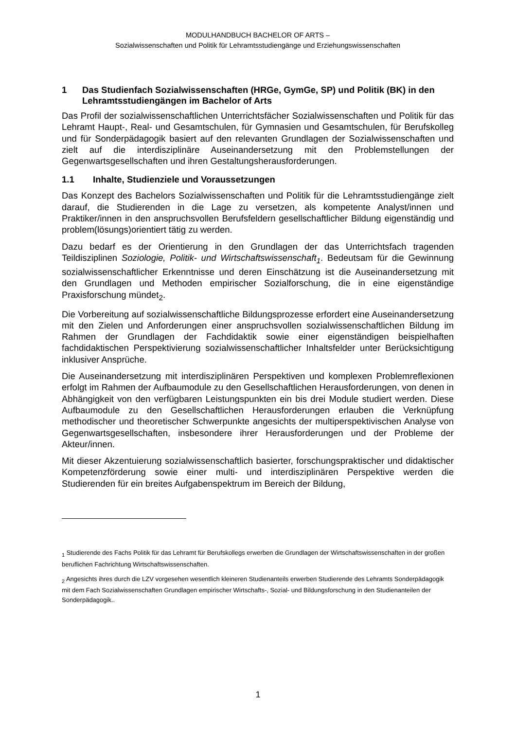MODULHANDBUCH BACHELOR OF ARTS –
Sozialwissenschaften und Politik für Lehramtsstudiengänge und Erziehungswissenschaften
1 Das Studienfach Sozialwissenschaften (HRGe, GymGe, SP) und Politik (BK) in den Lehramtsstudiengängen im Bachelor of Arts
Das Profil der sozialwissenschaftlichen Unterrichtsfächer Sozialwissenschaften und Politik für das Lehramt Haupt-, Real- und Gesamtschulen, für Gymnasien und Gesamtschulen, für Berufskolleg und für Sonderpädagogik basiert auf den relevanten Grundlagen der Sozialwissenschaften und zielt auf die interdisziplinäre Auseinandersetzung mit den Problemstellungen der Gegenwartsgesellschaften und ihren Gestaltungsherausforderungen.
1.1 Inhalte, Studienziele und Voraussetzungen
Das Konzept des Bachelors Sozialwissenschaften und Politik für die Lehramtsstudiengänge zielt darauf, die Studierenden in die Lage zu versetzen, als kompetente Analyst/innen und Praktiker/innen in den anspruchsvollen Berufsfeldern gesellschaftlicher Bildung eigenständig und problem(lösungs)orientiert tätig zu werden.
Dazu bedarf es der Orientierung in den Grundlagen der das Unterrichtsfach tragenden Teildisziplinen Soziologie, Politik- und Wirtschaftswissenschaft<sub>1</sub>. Bedeutsam für die Gewinnung sozialwissenschaftlicher Erkenntnisse und deren Einschätzung ist die Auseinandersetzung mit den Grundlagen und Methoden empirischer Sozialforschung, die in eine eigenständige Praxisforschung mündet<sub>2</sub>.
Die Vorbereitung auf sozialwissenschaftliche Bildungsprozesse erfordert eine Auseinandersetzung mit den Zielen und Anforderungen einer anspruchsvollen sozialwissenschaftlichen Bildung im Rahmen der Grundlagen der Fachdidaktik sowie einer eigenständigen beispielhaften fachdidaktischen Perspektivierung sozialwissenschaftlicher Inhaltsfelder unter Berücksichtigung inklusiver Ansprüche.
Die Auseinandersetzung mit interdisziplinären Perspektiven und komplexen Problemreflexionen erfolgt im Rahmen der Aufbaumodule zu den Gesellschaftlichen Herausforderungen, von denen in Abhängigkeit von den verfügbaren Leistungspunkten ein bis drei Module studiert werden. Diese Aufbaumodule zu den Gesellschaftlichen Herausforderungen erlauben die Verknüpfung methodischer und theoretischer Schwerpunkte angesichts der multiperspektivischen Analyse von Gegenwartsgesellschaften, insbesondere ihrer Herausforderungen und der Probleme der Akteur/innen.
Mit dieser Akzentuierung sozialwissenschaftlich basierter, forschungspraktischer und didaktischer Kompetenzförderung sowie einer multi- und interdisziplinären Perspektive werden die Studierenden für ein breites Aufgabenspektrum im Bereich der Bildung,
<sub>1</sub> Studierende des Fachs Politik für das Lehramt für Berufskollegs erwerben die Grundlagen der Wirtschaftswissenschaften in der großen beruflichen Fachrichtung Wirtschaftswissenschaften.
<sub>2</sub> Angesichts ihres durch die LZV vorgesehen wesentlich kleineren Studienanteils erwerben Studierende des Lehramts Sonderpädagogik mit dem Fach Sozialwissenschaften Grundlagen empirischer Wirtschafts-, Sozial- und Bildungsforschung in den Studienanteilen der Sonderpädagogik..
1